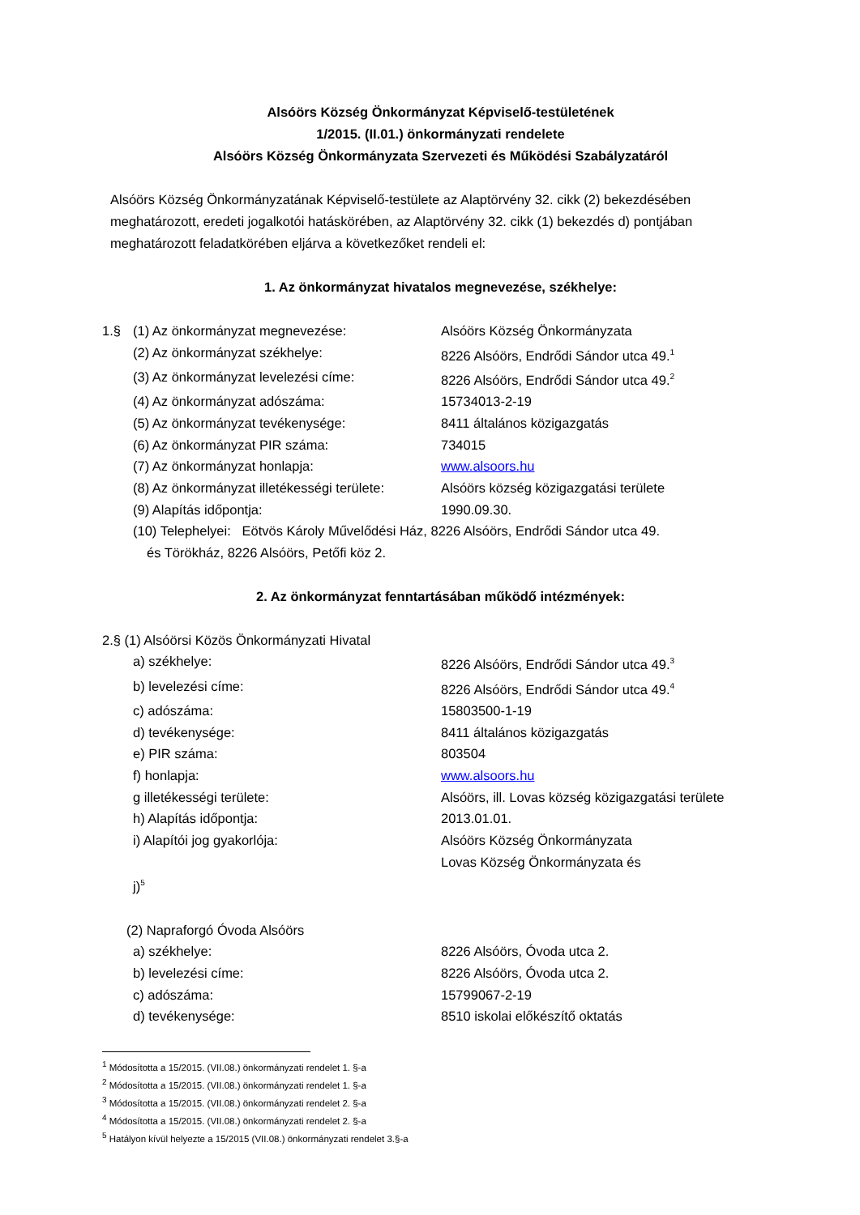Alsóörs Község Önkormányzat Képviselő-testületének
1/2015. (II.01.) önkormányzati rendelete
Alsóörs Község Önkormányzata Szervezeti és Működési Szabályzatáról
Alsóörs Község Önkormányzatának Képviselő-testülete az Alaptörvény 32. cikk (2) bekezdésében meghatározott, eredeti jogalkotói hatáskörében, az Alaptörvény 32. cikk (1) bekezdés d) pontjában meghatározott feladatkörében eljárva a következőket rendeli el:
1. Az önkormányzat hivatalos megnevezése, székhelye:
1.§ (1) Az önkormányzat megnevezése: Alsóörs Község Önkormányzata
(2) Az önkormányzat székhelye: 8226 Alsóörs, Endrődi Sándor utca 49.<sup>1</sup>
(3) Az önkormányzat levelezési címe: 8226 Alsóörs, Endrődi Sándor utca 49.<sup>2</sup>
(4) Az önkormányzat adószáma: 15734013-2-19
(5) Az önkormányzat tevékenysége: 8411 általános közigazgatás
(6) Az önkormányzat PIR száma: 734015
(7) Az önkormányzat honlapja: www.alsoors.hu
(8) Az önkormányzat illetékességi területe: Alsóörs község közigazgatási területe
(9) Alapítás időpontja: 1990.09.30.
(10) Telephelyei: Eötvös Károly Művelődési Ház, 8226 Alsóörs, Endrődi Sándor utca 49.
és Törökház, 8226 Alsóörs, Petőfi köz 2.
2. Az önkormányzat fenntartásában működő intézmények:
2.§ (1) Alsóörsi Közös Önkormányzati Hivatal
a) székhelye: 8226 Alsóörs, Endrődi Sándor utca 49.<sup>3</sup>
b) levelezési címe: 8226 Alsóörs, Endrődi Sándor utca 49.<sup>4</sup>
c) adószáma: 15803500-1-19
d) tevékenysége: 8411 általános közigazgatás
e) PIR száma: 803504
f) honlapja: www.alsoors.hu
g illetékességi területe: Alsóörs, ill. Lovas község közigazgatási területe
h) Alapítás időpontja: 2013.01.01.
i) Alapítói jog gyakorlója: Alsóörs Község Önkormányzata
Lovas Község Önkormányzata és
j)<sup>5</sup>
(2) Napraforgó Óvoda Alsóörs
a) székhelye: 8226 Alsóörs, Óvoda utca 2.
b) levelezési címe: 8226 Alsóörs, Óvoda utca 2.
c) adószáma: 15799067-2-19
d) tevékenysége: 8510 iskolai előkészítő oktatás
<sup>1</sup> Módosította a 15/2015. (VII.08.) önkormányzati rendelet 1. §-a
<sup>2</sup> Módosította a 15/2015. (VII.08.) önkormányzati rendelet 1. §-a
<sup>3</sup> Módosította a 15/2015. (VII.08.) önkormányzati rendelet 2. §-a
<sup>4</sup> Módosította a 15/2015. (VII.08.) önkormányzati rendelet 2. §-a
<sup>5</sup> Hatályon kívül helyezte a 15/2015 (VII.08.) önkormányzati rendelet 3.§-a